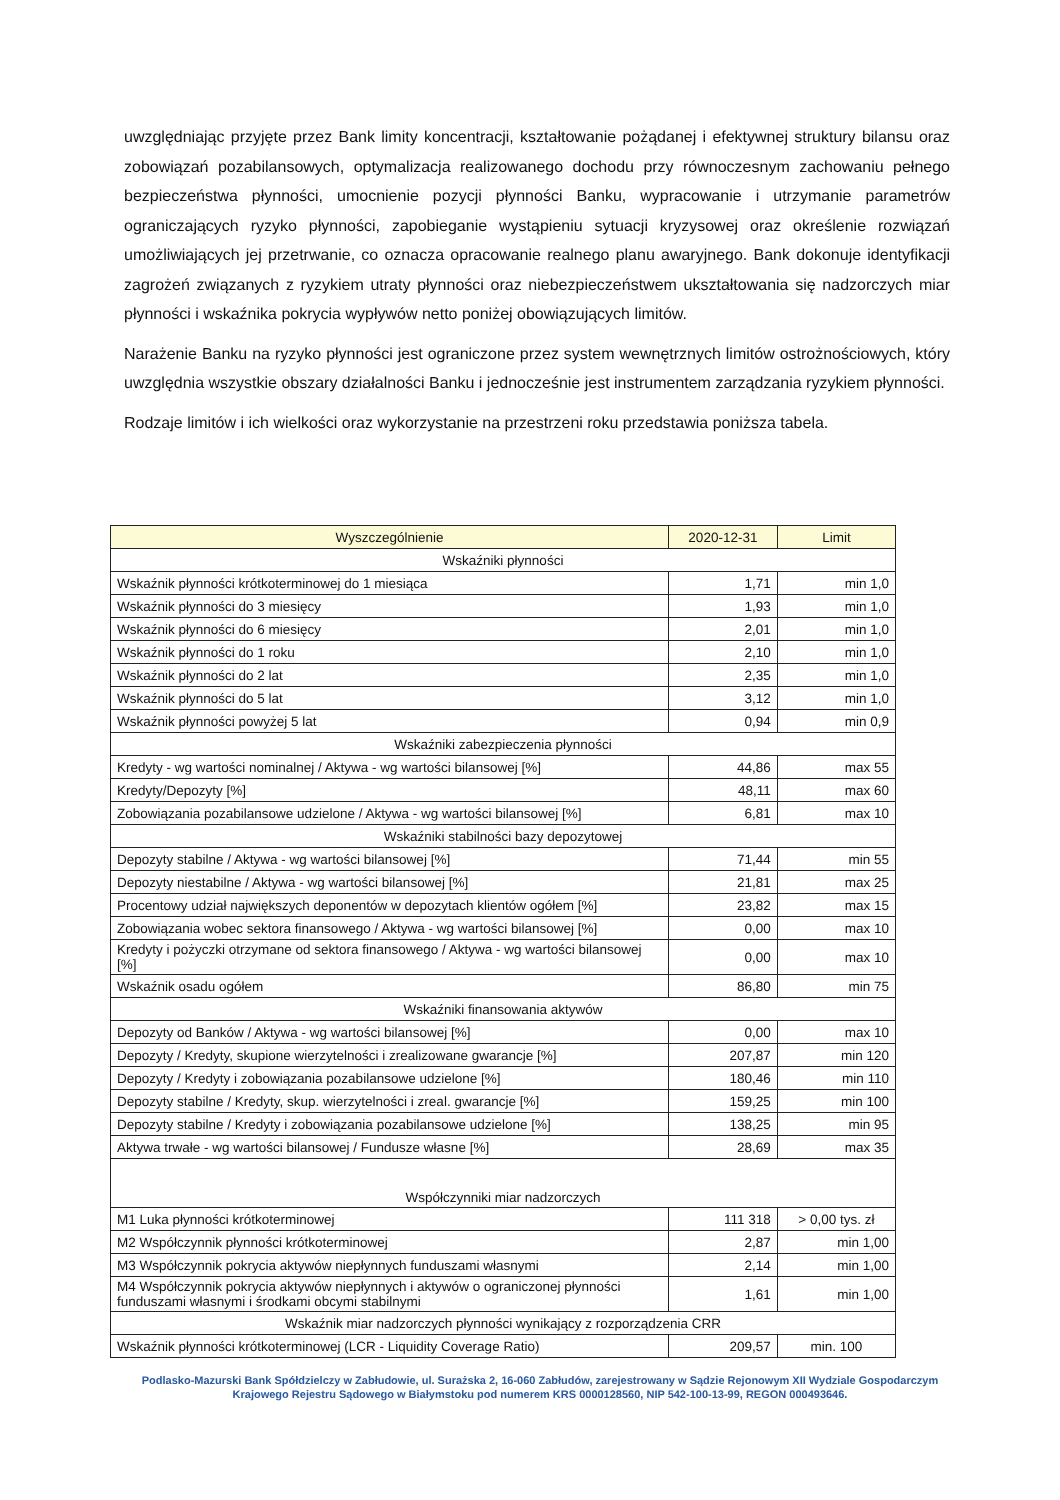uwzględniając przyjęte przez Bank limity koncentracji, kształtowanie pożądanej i efektywnej struktury bilansu oraz zobowiązań pozabilansowych, optymalizacja realizowanego dochodu przy równoczesnym zachowaniu pełnego bezpieczeństwa płynności, umocnienie pozycji płynności Banku, wypracowanie i utrzymanie parametrów ograniczających ryzyko płynności, zapobieganie wystąpieniu sytuacji kryzysowej oraz określenie rozwiązań umożliwiających jej przetrwanie, co oznacza opracowanie realnego planu awaryjnego. Bank dokonuje identyfikacji zagrożeń związanych z ryzykiem utraty płynności oraz niebezpieczeństwem ukształtowania się nadzorczych miar płynności i wskaźnika pokrycia wypływów netto poniżej obowiązujących limitów.
Narażenie Banku na ryzyko płynności jest ograniczone przez system wewnętrznych limitów ostrożnościowych, który uwzględnia wszystkie obszary działalności Banku i jednocześnie jest instrumentem zarządzania ryzykiem płynności.
Rodzaje limitów i ich wielkości oraz wykorzystanie na przestrzeni roku przedstawia poniższa tabela.
| Wyszczególnienie | 2020-12-31 | Limit |
| --- | --- | --- |
| Wskaźniki płynności | | |
| Wskaźnik płynności krótkoterminowej do 1 miesiąca | 1,71 | min 1,0 |
| Wskaźnik płynności do 3 miesięcy | 1,93 | min 1,0 |
| Wskaźnik płynności do 6 miesięcy | 2,01 | min 1,0 |
| Wskaźnik płynności do 1 roku | 2,10 | min 1,0 |
| Wskaźnik płynności do 2 lat | 2,35 | min 1,0 |
| Wskaźnik płynności do 5 lat | 3,12 | min 1,0 |
| Wskaźnik płynności powyżej 5 lat | 0,94 | min 0,9 |
| Wskaźniki zabezpieczenia płynności | | |
| Kredyty - wg wartości nominalnej / Aktywa - wg wartości bilansowej [%] | 44,86 | max 55 |
| Kredyty/Depozyty [%] | 48,11 | max 60 |
| Zobowiązania pozabilansowe udzielone / Aktywa - wg wartości bilansowej [%] | 6,81 | max 10 |
| Wskaźniki stabilności bazy depozytowej | | |
| Depozyty stabilne / Aktywa - wg wartości bilansowej [%] | 71,44 | min 55 |
| Depozyty niestabilne / Aktywa - wg wartości bilansowej [%] | 21,81 | max 25 |
| Procentowy udział największych deponentów w depozytach klientów ogółem [%] | 23,82 | max 15 |
| Zobowiązania wobec sektora finansowego / Aktywa - wg wartości bilansowej [%] | 0,00 | max 10 |
| Kredyty i pożyczki otrzymane od sektora finansowego / Aktywa - wg wartości bilansowej [%] | 0,00 | max 10 |
| Wskaźnik osadu ogółem | 86,80 | min 75 |
| Wskaźniki finansowania aktywów | | |
| Depozyty od Banków / Aktywa - wg wartości bilansowej [%] | 0,00 | max 10 |
| Depozyty / Kredyty, skupione wierzytelności i zrealizowane gwarancje [%] | 207,87 | min 120 |
| Depozyty / Kredyty i zobowiązania pozabilansowe udzielone [%] | 180,46 | min 110 |
| Depozyty stabilne / Kredyty, skup. wierzytelności i zreal. gwarancje [%] | 159,25 | min 100 |
| Depozyty stabilne / Kredyty i zobowiązania pozabilansowe udzielone [%] | 138,25 | min 95 |
| Aktywa trwałe - wg wartości bilansowej / Fundusze własne [%] | 28,69 | max 35 |
| Współczynniki miar nadzorczych | | |
| M1 Luka płynności krótkoterminowej | 111 318 | > 0,00 tys. zł |
| M2 Współczynnik płynności krótkoterminowej | 2,87 | min 1,00 |
| M3 Współczynnik pokrycia aktywów niepłynnych funduszami własnymi | 2,14 | min 1,00 |
| M4 Współczynnik pokrycia aktywów niepłynnych i aktywów o ograniczonej płynności funduszami własnymi i środkami obcymi stabilnymi | 1,61 | min 1,00 |
| Wskaźnik miar nadzorczych płynności wynikający z rozporządzenia CRR | | |
| Wskaźnik płynności krótkoterminowej (LCR - Liquidity Coverage Ratio) | 209,57 | min. 100 |
Podlasko-Mazurski Bank Spółdzielczy w Zabłudowie, ul. Surażska 2, 16-060 Zabłudów, zarejestrowany w Sądzie Rejonowym XII Wydziale Gospodarczym Krajowego Rejestru Sądowego w Białymstoku pod numerem KRS 0000128560, NIP 542-100-13-99, REGON 000493646.